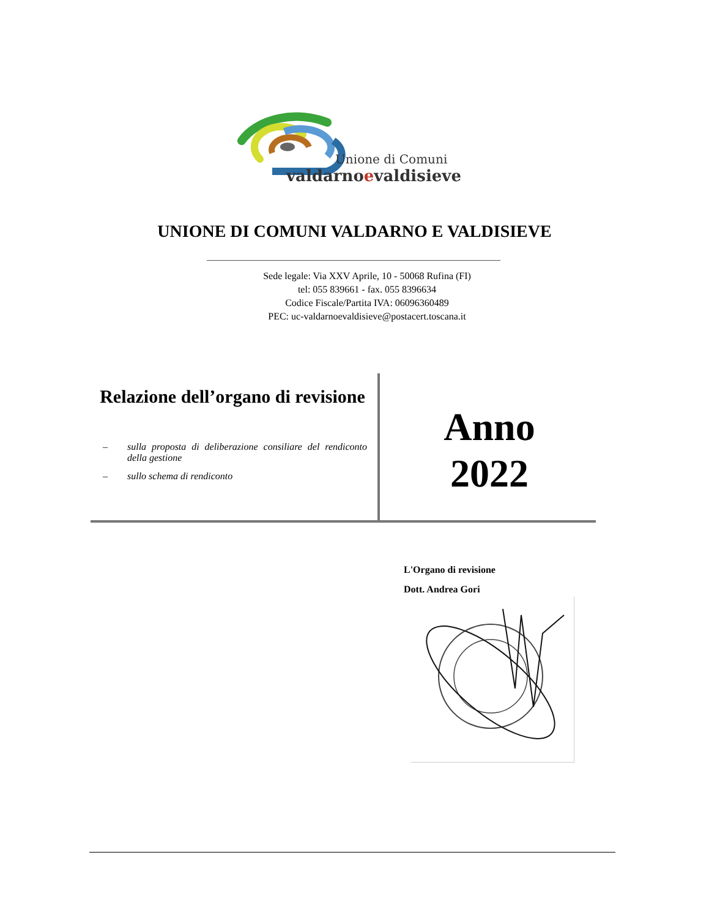Unione di Comuni
valdarnoevaldisieve
UNIONE DI COMUNI VALDARNO E VALDISIEVE
Sede legale: Via XXV Aprile, 10 - 50068 Rufina (FI)
tel: 055 839661 - fax. 055 8396634
Codice Fiscale/Partita IVA: 06096360489
PEC: uc-valdarnoevaldisieve@postacert.toscana.it
Relazione dell’organo di revisione
– sulla proposta di deliberazione consiliare del rendiconto della gestione
– sullo schema di rendiconto
Anno
2022
L'Organo di revisione
Dott. Andrea Gori